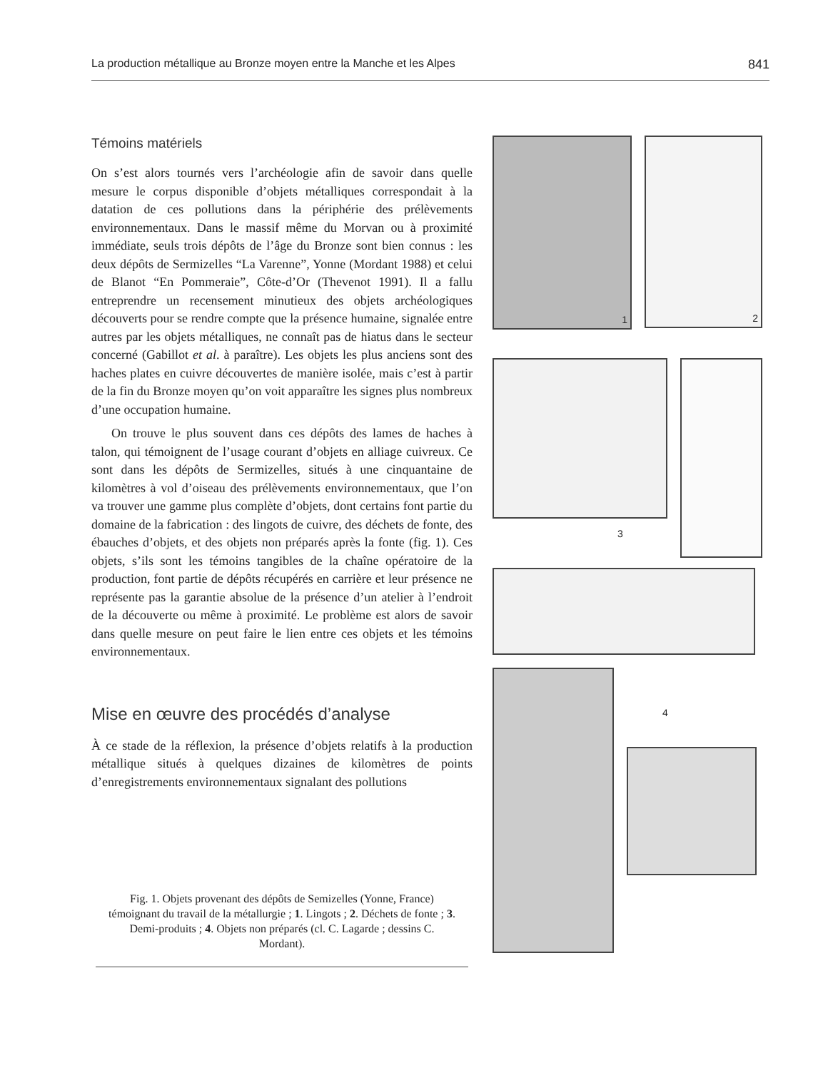La production métallique au Bronze moyen entre la Manche et les Alpes 841
Témoins matériels
On s’est alors tournés vers l’archéologie afin de savoir dans quelle mesure le corpus disponible d’objets métalliques correspondait à la datation de ces pollutions dans la périphérie des prélèvements environnementaux. Dans le massif même du Morvan ou à proximité immédiate, seuls trois dépôts de l’âge du Bronze sont bien connus : les deux dépôts de Sermizelles “La Varenne”, Yonne (Mordant 1988) et celui de Blanot “En Pommeraie”, Côte-d’Or (Thevenot 1991). Il a fallu entreprendre un recensement minutieux des objets archéologiques découverts pour se rendre compte que la présence humaine, signalée entre autres par les objets métalliques, ne connaît pas de hiatus dans le secteur concerné (Gabillot et al. à paraître). Les objets les plus anciens sont des haches plates en cuivre découvertes de manière isolée, mais c’est à partir de la fin du Bronze moyen qu’on voit apparaître les signes plus nombreux d’une occupation humaine.
On trouve le plus souvent dans ces dépôts des lames de haches à talon, qui témoignent de l’usage courant d’objets en alliage cuivreux. Ce sont dans les dépôts de Sermizelles, situés à une cinquantaine de kilomètres à vol d’oiseau des prélèvements environnementaux, que l’on va trouver une gamme plus complète d’objets, dont certains font partie du domaine de la fabrication : des lingots de cuivre, des déchets de fonte, des ébauches d’objets, et des objets non préparés après la fonte (fig. 1). Ces objets, s’ils sont les témoins tangibles de la chaîne opératoire de la production, font partie de dépôts récupérés en carrière et leur présence ne représente pas la garantie absolue de la présence d’un atelier à l’endroit de la découverte ou même à proximité. Le problème est alors de savoir dans quelle mesure on peut faire le lien entre ces objets et les témoins environnementaux.
Mise en œuvre des procédés d’analyse
À ce stade de la réflexion, la présence d’objets relatifs à la production métallique situés à quelques dizaines de kilomètres de points d’enregistrements environnementaux signalant des pollutions
Fig. 1. Objets provenant des dépôts de Semizelles (Yonne, France) témoignant du travail de la métallurgie ; 1. Lingots ; 2. Déchets de fonte ; 3. Demi-produits ; 4. Objets non préparés (cl. C. Lagarde ; dessins C. Mordant).
1
2
3
4